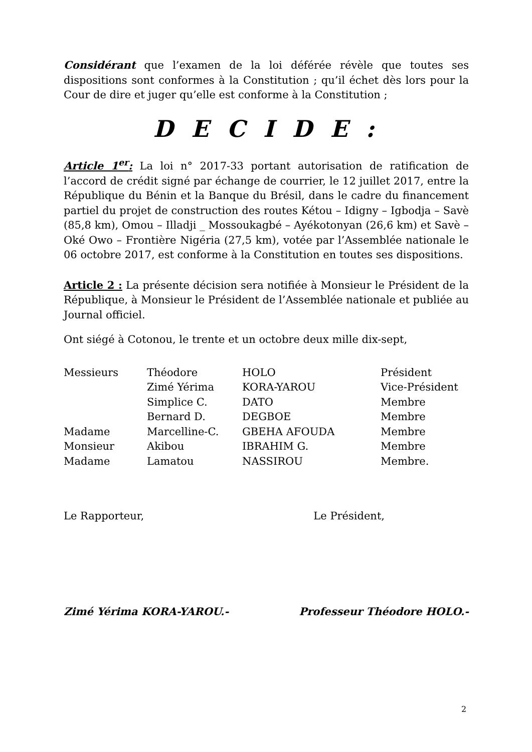Considérant que l’examen de la loi déférée révèle que toutes ses dispositions sont conformes à la Constitution ; qu’il échet dès lors pour la Cour de dire et juger qu’elle est conforme à la Constitution ;
D E C I D E :
Article 1<sup>er</sup>: La loi n° 2017-33 portant autorisation de ratification de l’accord de crédit signé par échange de courrier, le 12 juillet 2017, entre la République du Bénin et la Banque du Brésil, dans le cadre du financement partiel du projet de construction des routes Kétou – Idigny – Igbodja – Savè (85,8 km), Omou – Illadji _ Mossoukagbé – Ayékotonyan (26,6 km) et Savè – Oké Owo – Frontière Nigéria (27,5 km), votée par l’Assemblée nationale le 06 octobre 2017, est conforme à la Constitution en toutes ses dispositions.
Article 2 : La présente décision sera notifiée à Monsieur le Président de la République, à Monsieur le Président de l’Assemblée nationale et publiée au Journal officiel.
Ont siégé à Cotonou, le trente et un octobre deux mille dix-sept,
| Messieurs | Théodore | HOLO | Président |
| | Zimé Yérima | KORA-YAROU | Vice-Président |
| | Simplice C. | DATO | Membre |
| | Bernard D. | DEGBOE | Membre |
| Madame | Marcelline-C. | GBEHA AFOUDA | Membre |
| Monsieur | Akibou | IBRAHIM G. | Membre |
| Madame | Lamatou | NASSIROU | Membre. |
Le Rapporteur, Le Président,
Zimé Yérima KORA-YAROU.- Professeur Théodore HOLO.-
2